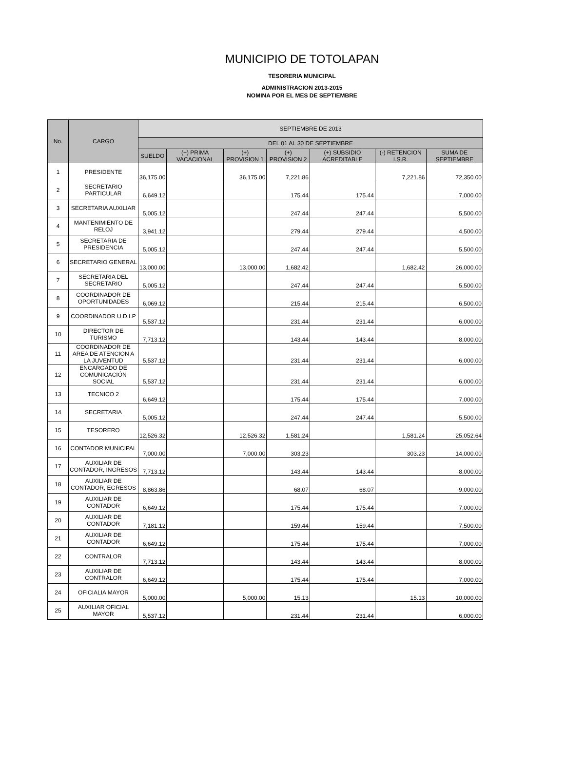MUNICIPIO DE TOTOLAPAN
TESORERIA MUNICIPAL
ADMINISTRACION 2013-2015
NOMINA POR EL MES DE SEPTIEMBRE
| No. | CARGO | SEPTIEMBRE DE 2013 | | | | | | |
| --- | --- | --- | --- | --- | --- | --- | --- | --- |
| | | DEL 01 AL 30 DE SEPTIEMBRE | | | | | | |
| | | SUELDO | (+) PRIMA VACACIONAL | (+) PROVISION 1 | (+) PROVISION 2 | (+) SUBSIDIO ACREDITABLE | (-) RETENCION I.S.R. | SUMA DE SEPTIEMBRE |
| 1 | PRESIDENTE | 36,175.00 | | 36,175.00 | 7,221.86 | | 7,221.86 | 72,350.00 |
| 2 | SECRETARIO PARTICULAR | 6,649.12 | | | 175.44 | 175.44 | | 7,000.00 |
| 3 | SECRETARIA AUXILIAR | 5,005.12 | | | 247.44 | 247.44 | | 5,500.00 |
| 4 | MANTENIMIENTO DE RELOJ | 3,941.12 | | | 279.44 | 279.44 | | 4,500.00 |
| 5 | SECRETARIA DE PRESIDENCIA | 5,005.12 | | | 247.44 | 247.44 | | 5,500.00 |
| 6 | SECRETARIO GENERAL | 13,000.00 | | 13,000.00 | 1,682.42 | | 1,682.42 | 26,000.00 |
| 7 | SECRETARIA DEL SECRETARIO | 5,005.12 | | | 247.44 | 247.44 | | 5,500.00 |
| 8 | COORDINADOR DE OPORTUNIDADES | 6,069.12 | | | 215.44 | 215.44 | | 6,500.00 |
| 9 | COORDINADOR U.D.I.P | 5,537.12 | | | 231.44 | 231.44 | | 6,000.00 |
| 10 | DIRECTOR DE TURISMO | 7,713.12 | | | 143.44 | 143.44 | | 8,000.00 |
| 11 | COORDINADOR DE AREA DE ATENCION A LA JUVENTUD | 5,537.12 | | | 231.44 | 231.44 | | 6,000.00 |
| 12 | ENCARGADO DE COMUNICACIÓN SOCIAL | 5,537.12 | | | 231.44 | 231.44 | | 6,000.00 |
| 13 | TECNICO 2 | 6,649.12 | | | 175.44 | 175.44 | | 7,000.00 |
| 14 | SECRETARIA | 5,005.12 | | | 247.44 | 247.44 | | 5,500.00 |
| 15 | TESORERO | 12,526.32 | | 12,526.32 | 1,581.24 | | 1,581.24 | 25,052.64 |
| 16 | CONTADOR MUNICIPAL | 7,000.00 | | 7,000.00 | 303.23 | | 303.23 | 14,000.00 |
| 17 | AUXILIAR DE CONTADOR, INGRESOS | 7,713.12 | | | 143.44 | 143.44 | | 8,000.00 |
| 18 | AUXILIAR DE CONTADOR, EGRESOS | 8,863.86 | | | 68.07 | 68.07 | | 9,000.00 |
| 19 | AUXILIAR DE CONTADOR | 6,649.12 | | | 175.44 | 175.44 | | 7,000.00 |
| 20 | AUXILIAR DE CONTADOR | 7,181.12 | | | 159.44 | 159.44 | | 7,500.00 |
| 21 | AUXILIAR DE CONTADOR | 6,649.12 | | | 175.44 | 175.44 | | 7,000.00 |
| 22 | CONTRALOR | 7,713.12 | | | 143.44 | 143.44 | | 8,000.00 |
| 23 | AUXILIAR DE CONTRALOR | 6,649.12 | | | 175.44 | 175.44 | | 7,000.00 |
| 24 | OFICIALIA MAYOR | 5,000.00 | | 5,000.00 | 15.13 | | 15.13 | 10,000.00 |
| 25 | AUXILIAR OFICIAL MAYOR | 5,537.12 | | | 231.44 | 231.44 | | 6,000.00 |